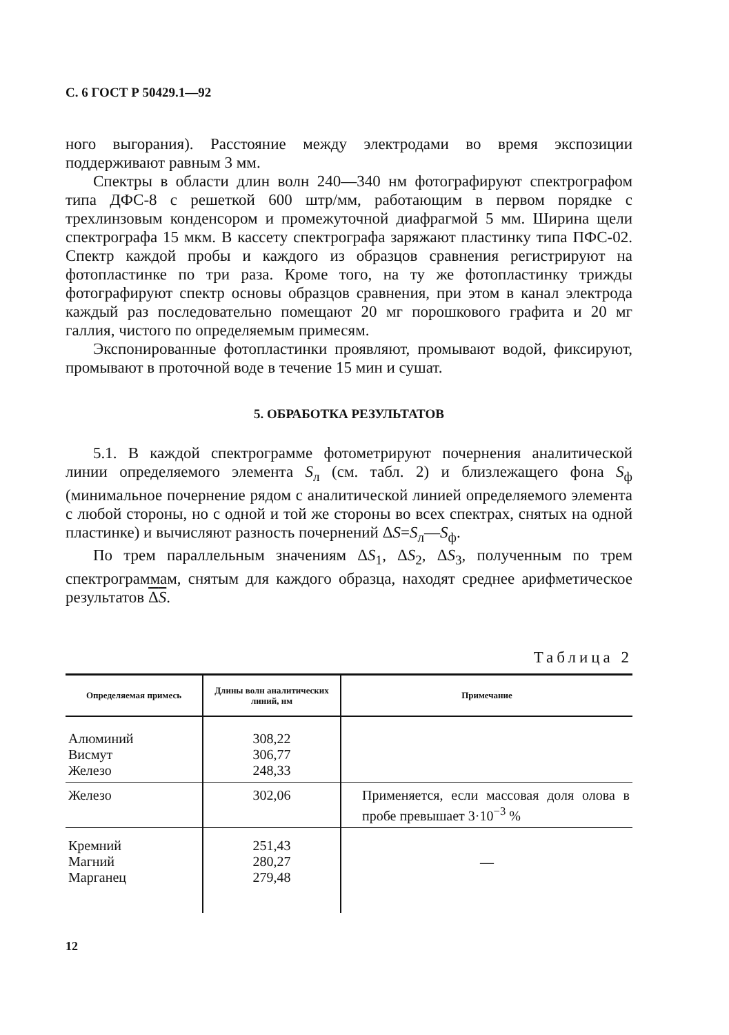С. 6 ГОСТ Р 50429.1—92
ного выгорания). Расстояние между электродами во время экспозиции поддерживают равным 3 мм.
Спектры в области длин волн 240—340 нм фотографируют спектрографом типа ДФС-8 с решеткой 600 штр/мм, работающим в первом порядке с трехлинзовым конденсором и промежуточной диафрагмой 5 мм. Ширина щели спектрографа 15 мкм. В кассету спектрографа заряжают пластинку типа ПФС-02. Спектр каждой пробы и каждого из образцов сравнения регистрируют на фотопластинке по три раза. Кроме того, на ту же фотопластинку трижды фотографируют спектр основы образцов сравнения, при этом в канал электрода каждый раз последовательно помещают 20 мг порошкового графита и 20 мг галлия, чистого по определяемым примесям.
Экспонированные фотопластинки проявляют, промывают водой, фиксируют, промывают в проточной воде в течение 15 мин и сушат.
5. ОБРАБОТКА РЕЗУЛЬТАТОВ
5.1. В каждой спектрограмме фотометрируют почернения аналитической линии определяемого элемента S<sub>л</sub> (см. табл. 2) и близлежащего фона S<sub>ф</sub> (минимальное почернение рядом с аналитической линией определяемого элемента с любой стороны, но с одной и той же стороны во всех спектрах, снятых на одной пластинке) и вычисляют разность почернений ΔS=S<sub>л</sub>—S<sub>ф</sub>.
По трем параллельным значениям ΔS<sub>1</sub>, ΔS<sub>2</sub>, ΔS<sub>3</sub>, полученным по трем спектрограммам, снятым для каждого образца, находят среднее арифметическое результатов ΔS.
Таблица 2
| Определяемая примесь | Длины волн аналитических линий, нм | Примечание |
| --- | --- | --- |
| Алюминий Висмут Железо | 308,22 306,77 248,33 | |
| Железо | 302,06 | Применяется, если массовая доля олова в пробе превышает 3·10<sup>−3</sup> % |
| Кремний Магний Марганец | 251,43 280,27 279,48 | — |
12